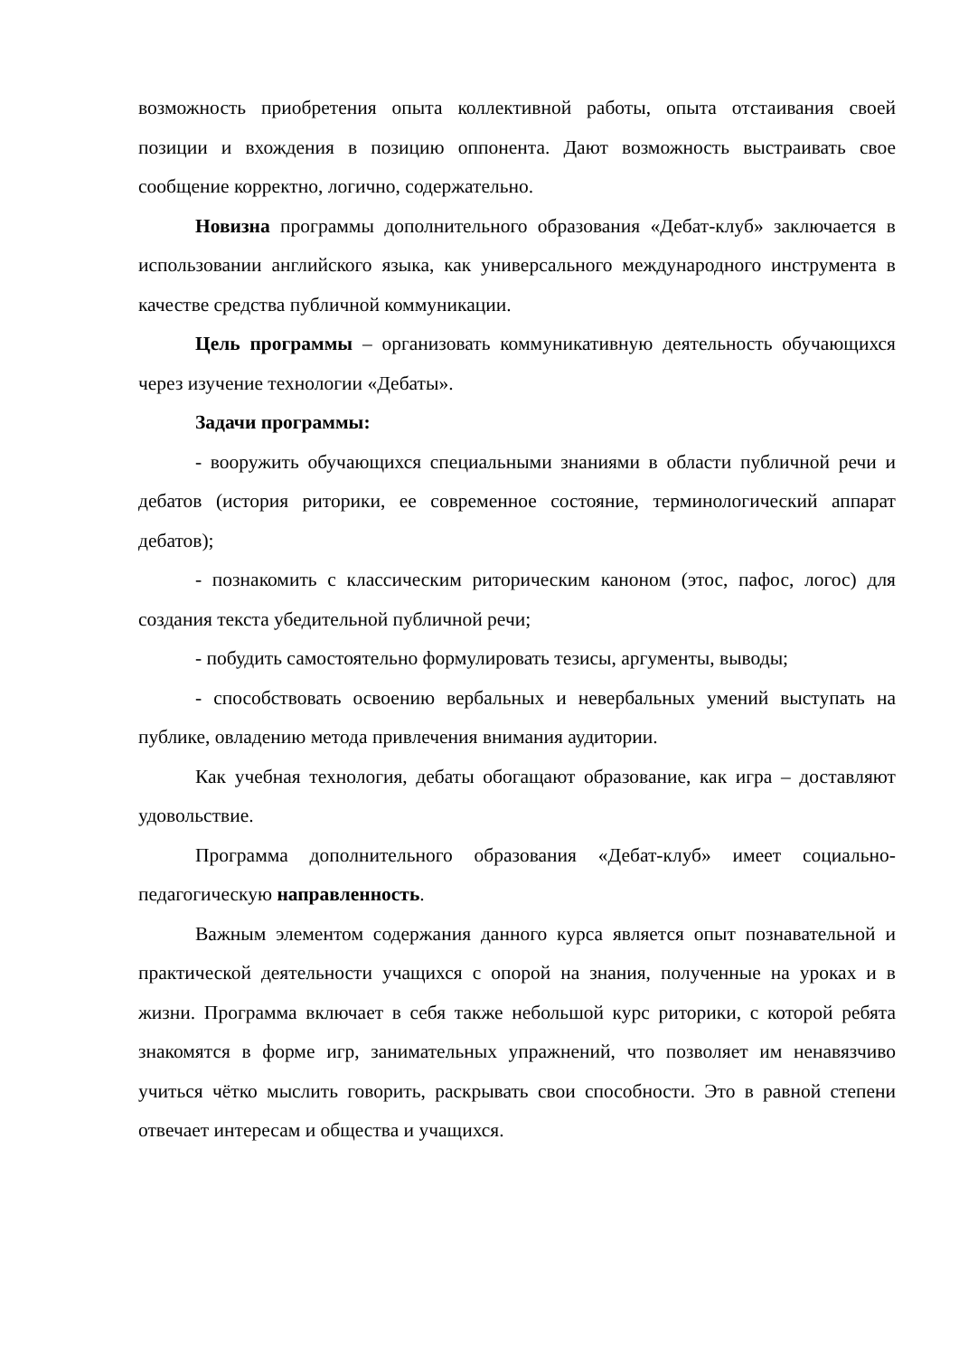возможность приобретения опыта коллективной работы, опыта отстаивания своей позиции и вхождения в позицию оппонента. Дают возможность выстраивать свое сообщение корректно, логично, содержательно.
Новизна программы дополнительного образования «Дебат-клуб» заключается в использовании английского языка, как универсального международного инструмента в качестве средства публичной коммуникации.
Цель программы – организовать коммуникативную деятельность обучающихся через изучение технологии «Дебаты».
Задачи программы:
- вооружить обучающихся специальными знаниями в области публичной речи и дебатов (история риторики, ее современное состояние, терминологический аппарат дебатов);
- познакомить с классическим риторическим каноном (этос, пафос, логос) для создания текста убедительной публичной речи;
- побудить самостоятельно формулировать тезисы, аргументы, выводы;
- способствовать освоению вербальных и невербальных умений выступать на публике, овладению метода привлечения внимания аудитории.
Как учебная технология, дебаты обогащают образование, как игра – доставляют удовольствие.
Программа дополнительного образования «Дебат-клуб» имеет социально-педагогическую направленность.
Важным элементом содержания данного курса является опыт познавательной и практической деятельности учащихся с опорой на знания, полученные на уроках и в жизни. Программа включает в себя также небольшой курс риторики, с которой ребята знакомятся в форме игр, занимательных упражнений, что позволяет им ненавязчиво учиться чётко мыслить говорить, раскрывать свои способности. Это в равной степени отвечает интересам и общества и учащихся.